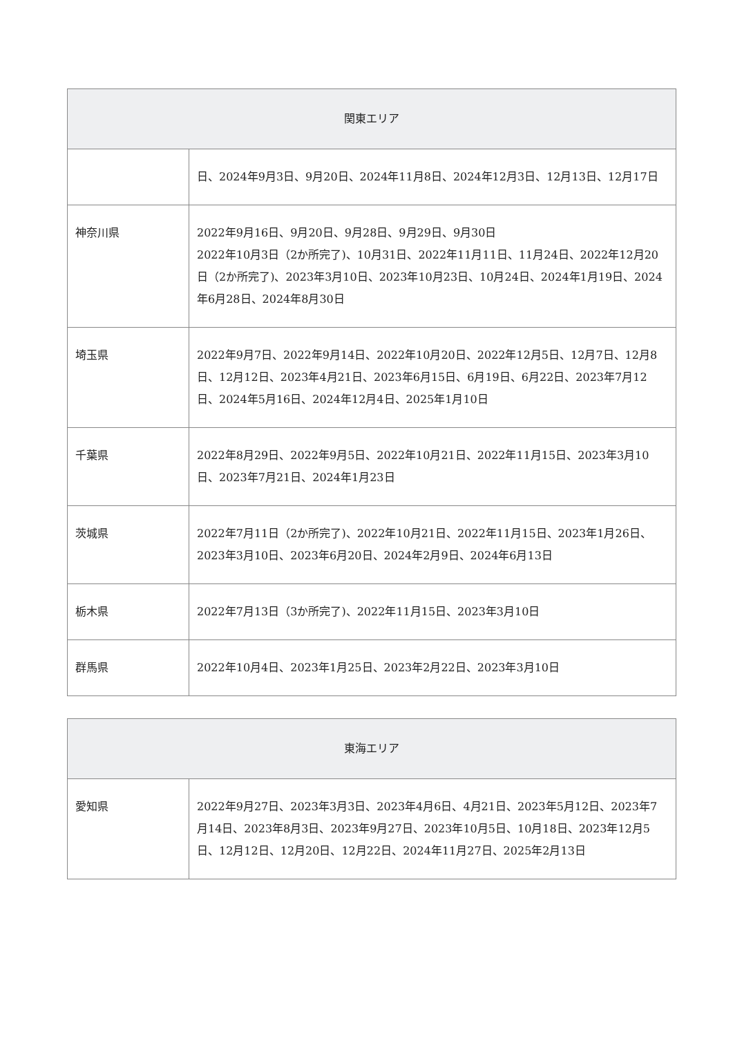| 関東エリア | |
| --- | --- |
| | 日、2024年9月3日、9月20日、2024年11月8日、2024年12月3日、12月13日、12月17日 |
| 神奈川県 | 2022年9月16日、9月20日、9月28日、9月29日、9月30日 2022年10月3日（2か所完了)、10月31日、2022年11月11日、11月24日、2022年12月20日（2か所完了)、2023年3月10日、2023年10月23日、10月24日、2024年1月19日、2024年6月28日、2024年8月30日 |
| 埼玉県 | 2022年9月7日、2022年9月14日、2022年10月20日、2022年12月5日、12月7日、12月8日、12月12日、2023年4月21日、2023年6月15日、6月19日、6月22日、2023年7月12日、2024年5月16日、2024年12月4日、2025年1月10日 |
| 千葉県 | 2022年8月29日、2022年9月5日、2022年10月21日、2022年11月15日、2023年3月10日、2023年7月21日、2024年1月23日 |
| 茨城県 | 2022年7月11日（2か所完了)、2022年10月21日、2022年11月15日、2023年1月26日、2023年3月10日、2023年6月20日、2024年2月9日、2024年6月13日 |
| 栃木県 | 2022年7月13日（3か所完了)、2022年11月15日、2023年3月10日 |
| 群馬県 | 2022年10月4日、2023年1月25日、2023年2月22日、2023年3月10日 |
| 東海エリア | |
| --- | --- |
| 愛知県 | 2022年9月27日、2023年3月3日、2023年4月6日、4月21日、2023年5月12日、2023年7月14日、2023年8月3日、2023年9月27日、2023年10月5日、10月18日、2023年12月5日、12月12日、12月20日、12月22日、2024年11月27日、2025年2月13日 |